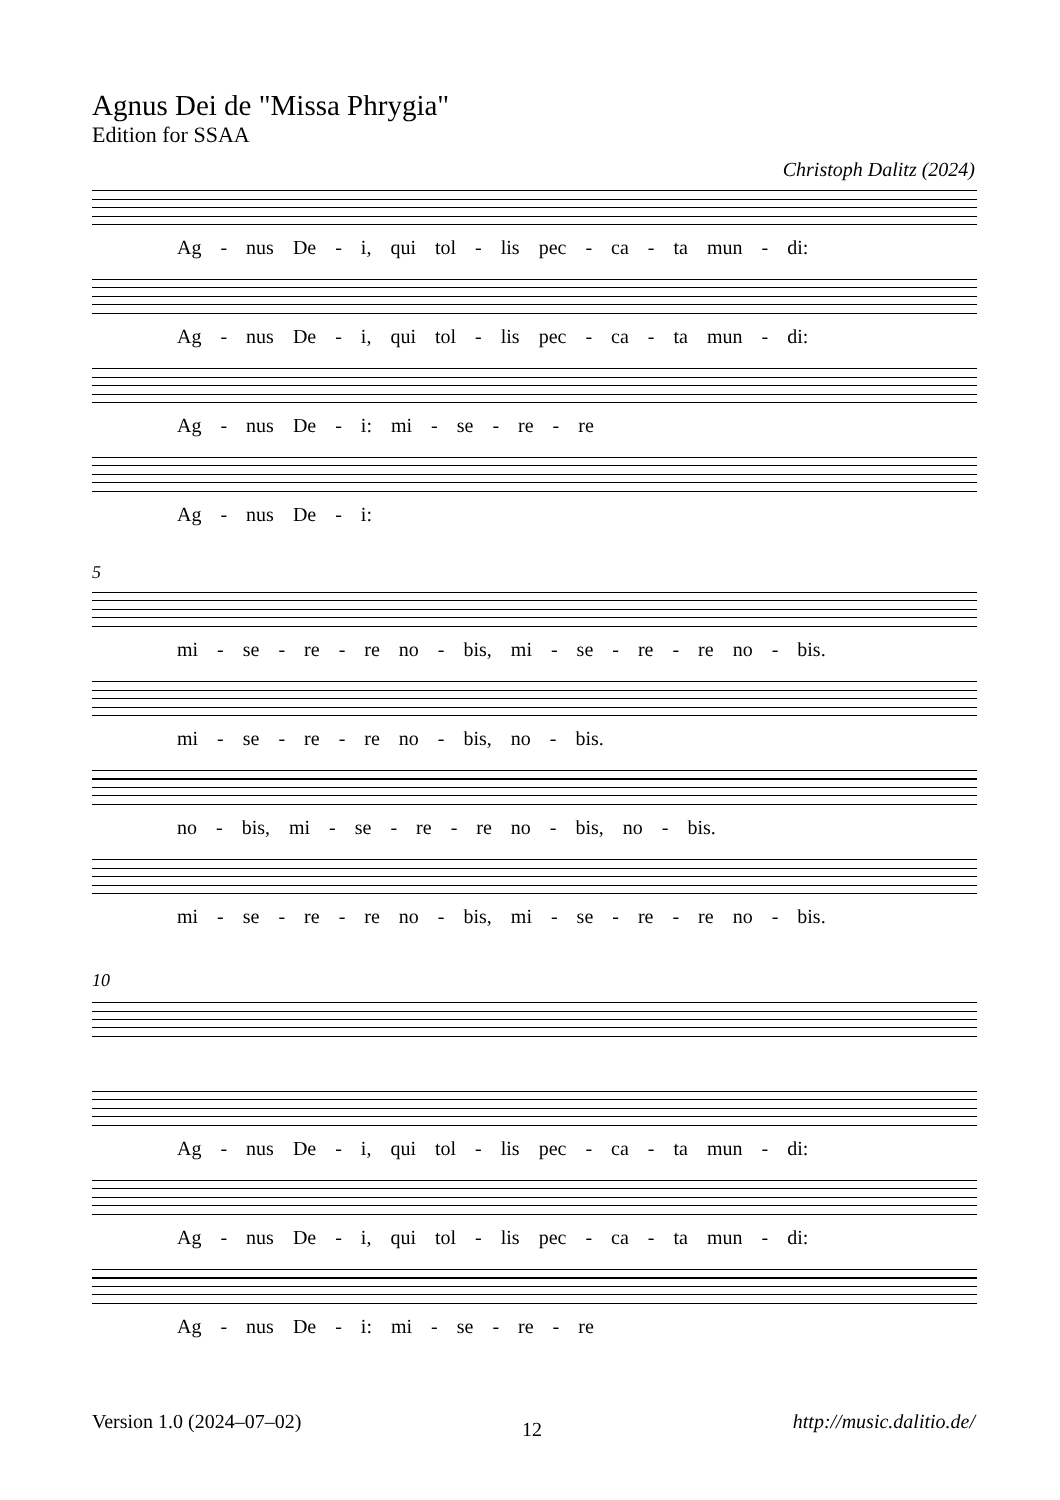Agnus Dei de "Missa Phrygia"
Edition for SSAA
Christoph Dalitz (2024)
Ag - nus De - i, qui tol - lis pec - ca - ta mun - di:
Ag - nus De - i, qui tol - lis pec - ca - ta mun - di:
Ag - nus De - i: mi - se - re - re
Ag - nus De - i:
5
mi - se - re - re no - bis, mi - se - re - re no - bis.
mi - se - re - re no - bis, no - bis.
no - bis, mi - se - re - re no - bis, no - bis.
mi - se - re - re no - bis, mi - se - re - re no - bis.
10
Ag - nus De - i, qui tol - lis pec - ca - ta mun - di:
Ag - nus De - i, qui tol - lis pec - ca - ta mun - di:
Ag - nus De - i: mi - se - re - re
Version 1.0 (2024–07–02) 12 http://music.dalitio.de/